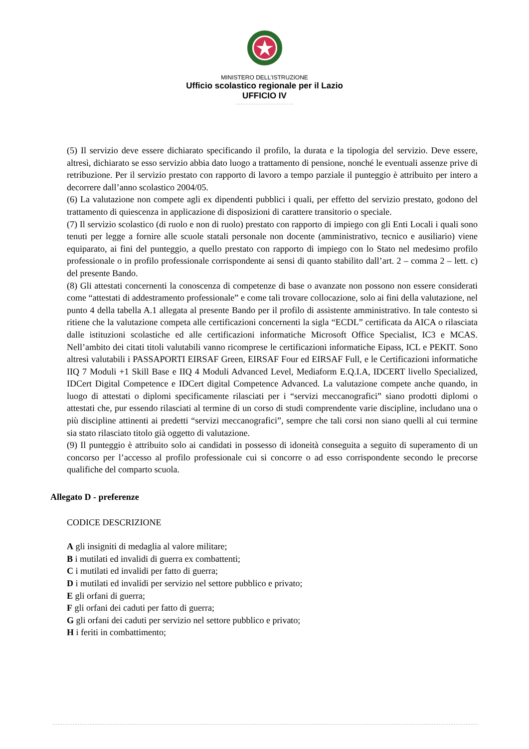MINISTERO DELL’ISTRUZIONE
Ufficio scolastico regionale per il Lazio
UFFICIO IV
(5) Il servizio deve essere dichiarato specificando il profilo, la durata e la tipologia del servizio. Deve essere, altresì, dichiarato se esso servizio abbia dato luogo a trattamento di pensione, nonché le eventuali assenze prive di retribuzione. Per il servizio prestato con rapporto di lavoro a tempo parziale il punteggio è attribuito per intero a decorrere dall’anno scolastico 2004/05.
(6) La valutazione non compete agli ex dipendenti pubblici i quali, per effetto del servizio prestato, godono del trattamento di quiescenza in applicazione di disposizioni di carattere transitorio o speciale.
(7) Il servizio scolastico (di ruolo e non di ruolo) prestato con rapporto di impiego con gli Enti Locali i quali sono tenuti per legge a fornire alle scuole statali personale non docente (amministrativo, tecnico e ausiliario) viene equiparato, ai fini del punteggio, a quello prestato con rapporto di impiego con lo Stato nel medesimo profilo professionale o in profilo professionale corrispondente ai sensi di quanto stabilito dall’art. 2 – comma 2 – lett. c) del presente Bando.
(8) Gli attestati concernenti la conoscenza di competenze di base o avanzate non possono non essere considerati come “attestati di addestramento professionale” e come tali trovare collocazione, solo ai fini della valutazione, nel punto 4 della tabella A.1 allegata al presente Bando per il profilo di assistente amministrativo. In tale contesto si ritiene che la valutazione competa alle certificazioni concernenti la sigla “ECDL” certificata da AICA o rilasciata dalle istituzioni scolastiche ed alle certificazioni informatiche Microsoft Office Specialist, IC3 e MCAS. Nell’ambito dei citati titoli valutabili vanno ricomprese le certificazioni informatiche Eipass, ICL e PEKIT. Sono altresì valutabili i PASSAPORTI EIRSAF Green, EIRSAF Four ed EIRSAF Full, e le Certificazioni informatiche IIQ 7 Moduli +1 Skill Base e IIQ 4 Moduli Advanced Level, Mediaform E.Q.I.A, IDCERT livello Specialized, IDCert Digital Competence e IDCert digital Competence Advanced. La valutazione compete anche quando, in luogo di attestati o diplomi specificamente rilasciati per i “servizi meccanografici” siano prodotti diplomi o attestati che, pur essendo rilasciati al termine di un corso di studi comprendente varie discipline, includano una o più discipline attinenti ai predetti “servizi meccanografici”, sempre che tali corsi non siano quelli al cui termine sia stato rilasciato titolo già oggetto di valutazione.
(9) Il punteggio è attribuito solo ai candidati in possesso di idoneità conseguita a seguito di superamento di un concorso per l’accesso al profilo professionale cui si concorre o ad esso corrispondente secondo le precorse qualifiche del comparto scuola.
Allegato D - preferenze
CODICE DESCRIZIONE
A gli insigniti di medaglia al valore militare;
B i mutilati ed invalidi di guerra ex combattenti;
C i mutilati ed invalidi per fatto di guerra;
D i mutilati ed invalidi per servizio nel settore pubblico e privato;
E gli orfani di guerra;
F gli orfani dei caduti per fatto di guerra;
G gli orfani dei caduti per servizio nel settore pubblico e privato;
H i feriti in combattimento;